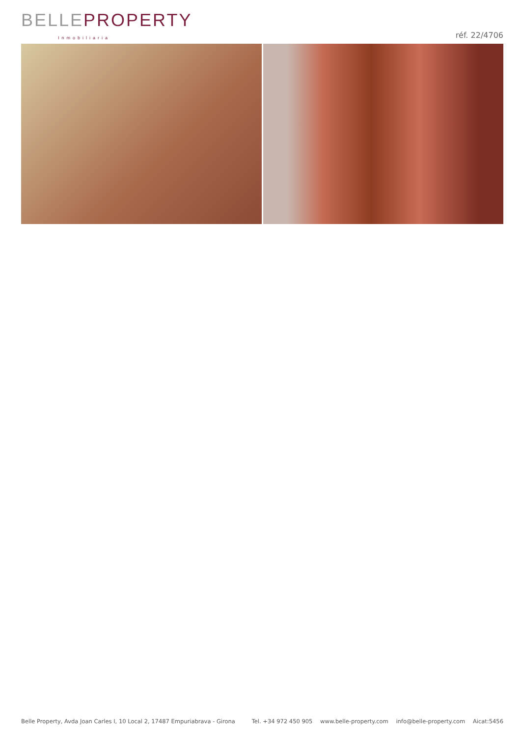BELLE PROPERTY
Inmobiliaria
réf. 22/4706
Belle Property, Avda Joan Carles I, 10 Local 2, 17487 Empuriabrava - Girona
Tel. +34 972 450 905 www.belle-property.com info@belle-property.com Aicat:5456